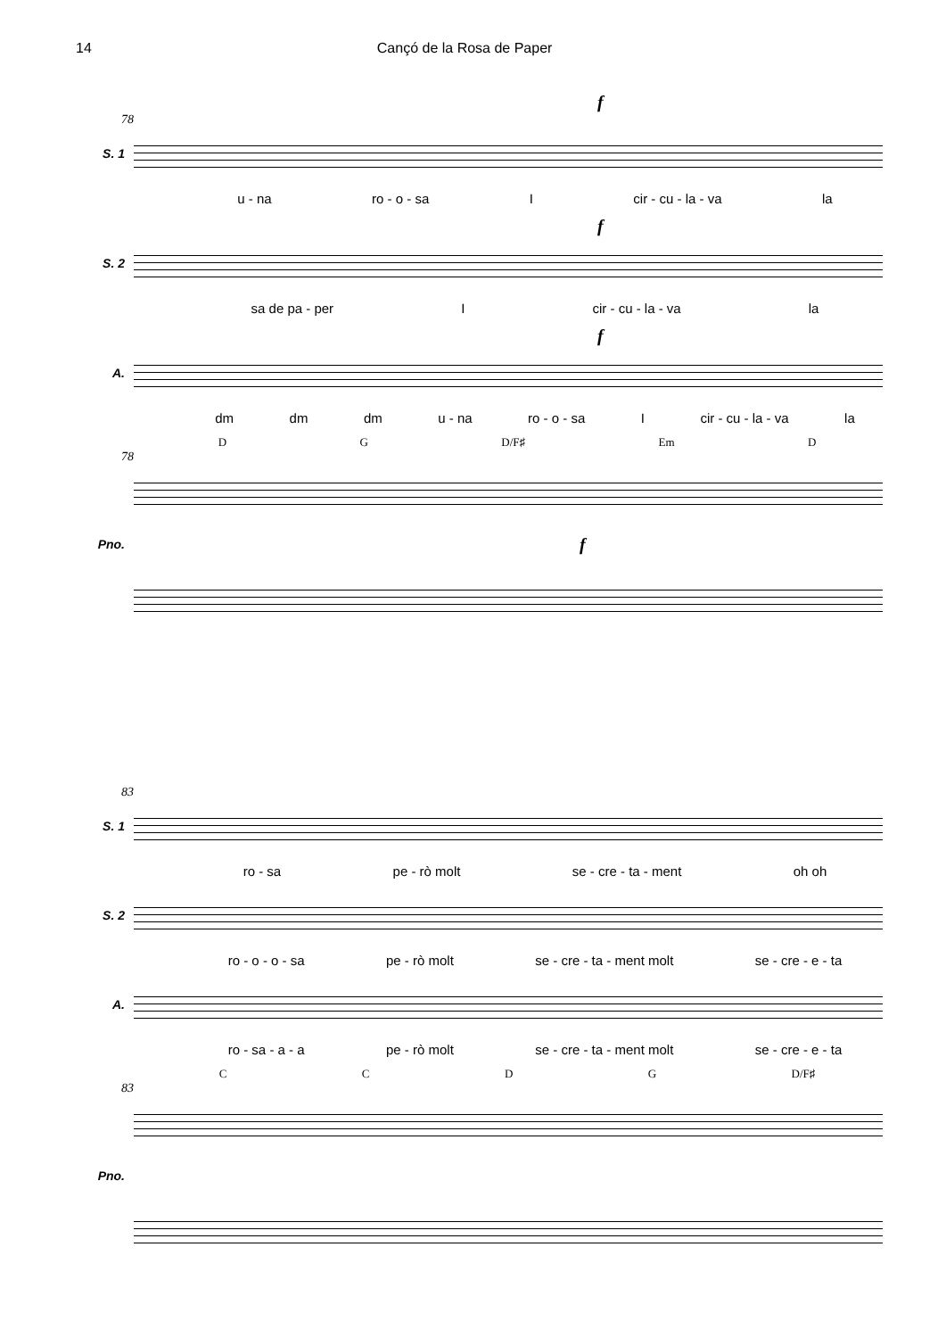14 Cançó de la Rosa de Paper
f
78
S. 1
u - na ro - o - sa I cir - cu - la - va la
f
S. 2
sa de pa - per I cir - cu - la - va la
f
A.
dm dm dm u - na ro - o - sa I cir - cu - la - va la
DG D/F♯ Em D
78
Pno.
f
83
S. 1
ro - sa pe - rò molt se - cre - ta - ment oh oh
S. 2
ro - o - o - sa pe - rò molt se - cre - ta - ment molt se - cre - e - ta
A.
ro - sa - a - a pe - rò molt se - cre - ta - ment molt se - cre - e - ta
CCDG D/F♯
83
Pno.